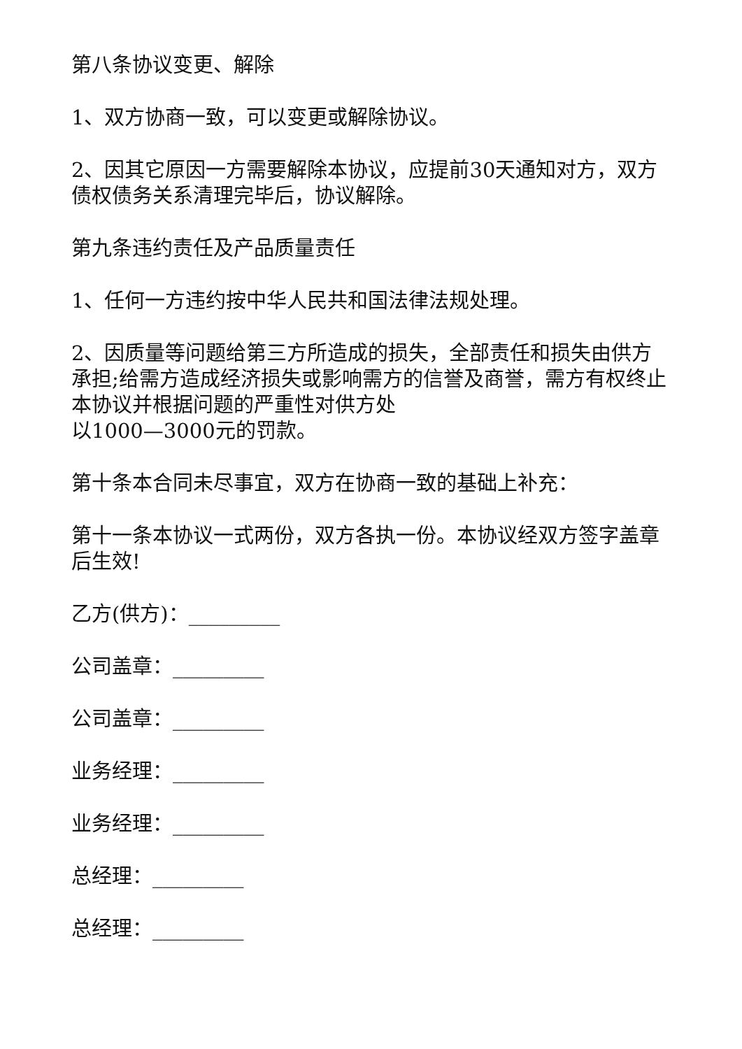第八条协议变更、解除
1、双方协商一致，可以变更或解除协议。
2、因其它原因一方需要解除本协议，应提前30天通知对方，双方债权债务关系清理完毕后，协议解除。
第九条违约责任及产品质量责任
1、任何一方违约按中华人民共和国法律法规处理。
2、因质量等问题给第三方所造成的损失，全部责任和损失由供方承担;给需方造成经济损失或影响需方的信誉及商誉，需方有权终止本协议并根据问题的严重性对供方处
以1000—3000元的罚款。
第十条本合同未尽事宜，双方在协商一致的基础上补充：
第十一条本协议一式两份，双方各执一份。本协议经双方签字盖章后生效!
乙方(供方)：_________
公司盖章：_________
公司盖章：_________
业务经理：_________
业务经理：_________
总经理：_________
总经理：_________